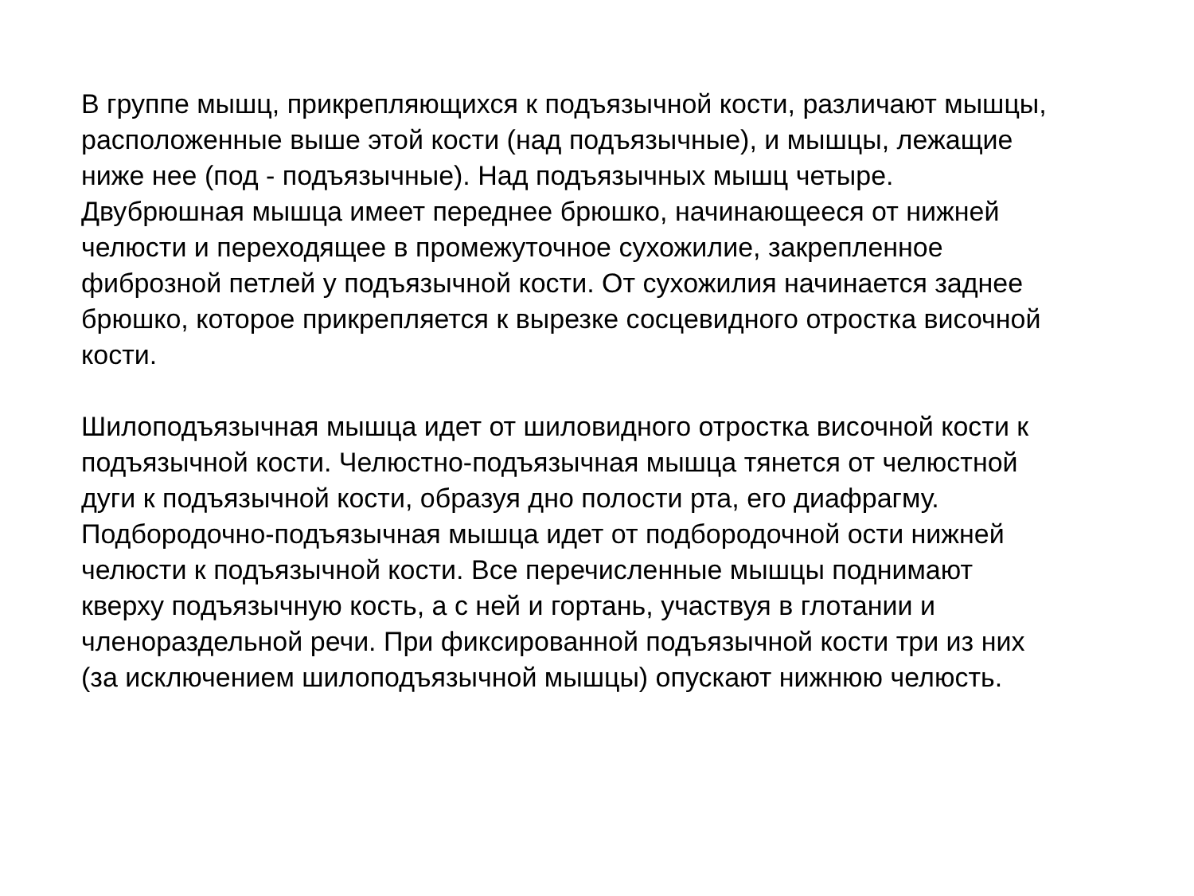В группе мышц, прикрепляющихся к подъязычной кости, различают мышцы,
расположенные выше этой кости (над подъязычные), и мышцы, лежащие
ниже нее (под - подъязычные). Над подъязычных мышц четыре.
Двубрюшная мышца имеет переднее брюшко, начинающееся от нижней
челюсти и переходящее в промежуточное сухожилие, закрепленное
фиброзной петлей у подъязычной кости. От сухожилия начинается заднее
брюшко, которое прикрепляется к вырезке сосцевидного отростка височной
кости.
Шилоподъязычная мышца идет от шиловидного отростка височной кости к
подъязычной кости. Челюстно-подъязычная мышца тянется от челюстной
дуги к подъязычной кости, образуя дно полости рта, его диафрагму.
Подбородочно-подъязычная мышца идет от подбородочной ости нижней
челюсти к подъязычной кости. Все перечисленные мышцы поднимают
кверху подъязычную кость, а с ней и гортань, участвуя в глотании и
членораздельной речи. При фиксированной подъязычной кости три из них
(за исключением шилоподъязычной мышцы) опускают нижнюю челюсть.